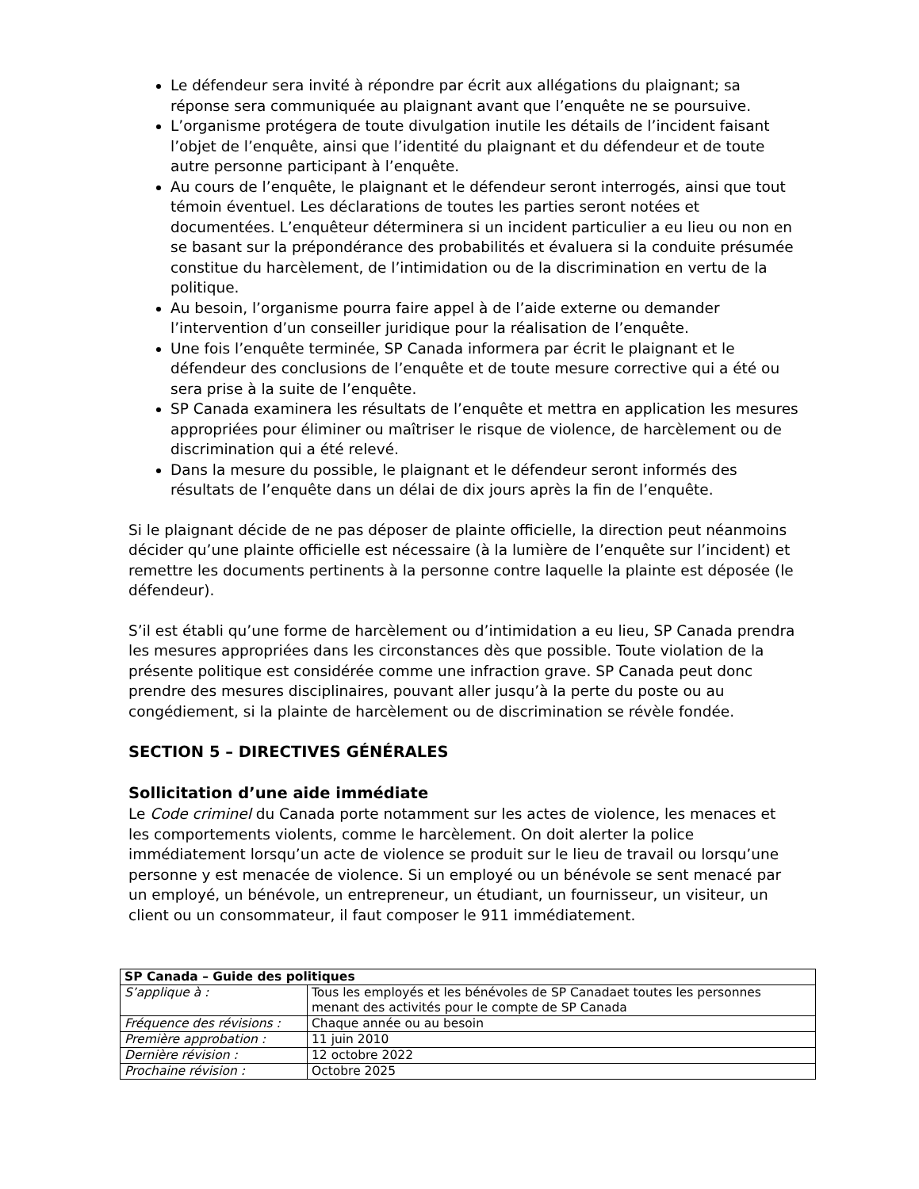Le défendeur sera invité à répondre par écrit aux allégations du plaignant; sa réponse sera communiquée au plaignant avant que l’enquête ne se poursuive.
L’organisme protégera de toute divulgation inutile les détails de l’incident faisant l’objet de l’enquête, ainsi que l’identité du plaignant et du défendeur et de toute autre personne participant à l’enquête.
Au cours de l’enquête, le plaignant et le défendeur seront interrogés, ainsi que tout témoin éventuel. Les déclarations de toutes les parties seront notées et documentées. L’enquêteur déterminera si un incident particulier a eu lieu ou non en se basant sur la prépondérance des probabilités et évaluera si la conduite présumée constitue du harcèlement, de l’intimidation ou de la discrimination en vertu de la politique.
Au besoin, l’organisme pourra faire appel à de l’aide externe ou demander l’intervention d’un conseiller juridique pour la réalisation de l’enquête.
Une fois l’enquête terminée, SP Canada informera par écrit le plaignant et le défendeur des conclusions de l’enquête et de toute mesure corrective qui a été ou sera prise à la suite de l’enquête.
SP Canada examinera les résultats de l’enquête et mettra en application les mesures appropriées pour éliminer ou maîtriser le risque de violence, de harcèlement ou de discrimination qui a été relevé.
Dans la mesure du possible, le plaignant et le défendeur seront informés des résultats de l’enquête dans un délai de dix jours après la fin de l’enquête.
Si le plaignant décide de ne pas déposer de plainte officielle, la direction peut néanmoins décider qu’une plainte officielle est nécessaire (à la lumière de l’enquête sur l’incident) et remettre les documents pertinents à la personne contre laquelle la plainte est déposée (le défendeur).
S’il est établi qu’une forme de harcèlement ou d’intimidation a eu lieu, SP Canada prendra les mesures appropriées dans les circonstances dès que possible. Toute violation de la présente politique est considérée comme une infraction grave. SP Canada peut donc prendre des mesures disciplinaires, pouvant aller jusqu’à la perte du poste ou au congédiement, si la plainte de harcèlement ou de discrimination se révèle fondée.
SECTION 5 – DIRECTIVES GÉNÉRALES
Sollicitation d’une aide immédiate
Le Code criminel du Canada porte notamment sur les actes de violence, les menaces et les comportements violents, comme le harcèlement. On doit alerter la police immédiatement lorsqu’un acte de violence se produit sur le lieu de travail ou lorsqu’une personne y est menacée de violence. Si un employé ou un bénévole se sent menacé par un employé, un bénévole, un entrepreneur, un étudiant, un fournisseur, un visiteur, un client ou un consommateur, il faut composer le 911 immédiatement.
| SP Canada – Guide des politiques | |
| --- | --- |
| S’applique à : | Tous les employés et les bénévoles de SP Canadaet toutes les personnes menant des activités pour le compte de SP Canada |
| Fréquence des révisions : | Chaque année ou au besoin |
| Première approbation : | 11 juin 2010 |
| Dernière révision : | 12 octobre 2022 |
| Prochaine révision : | Octobre 2025 |